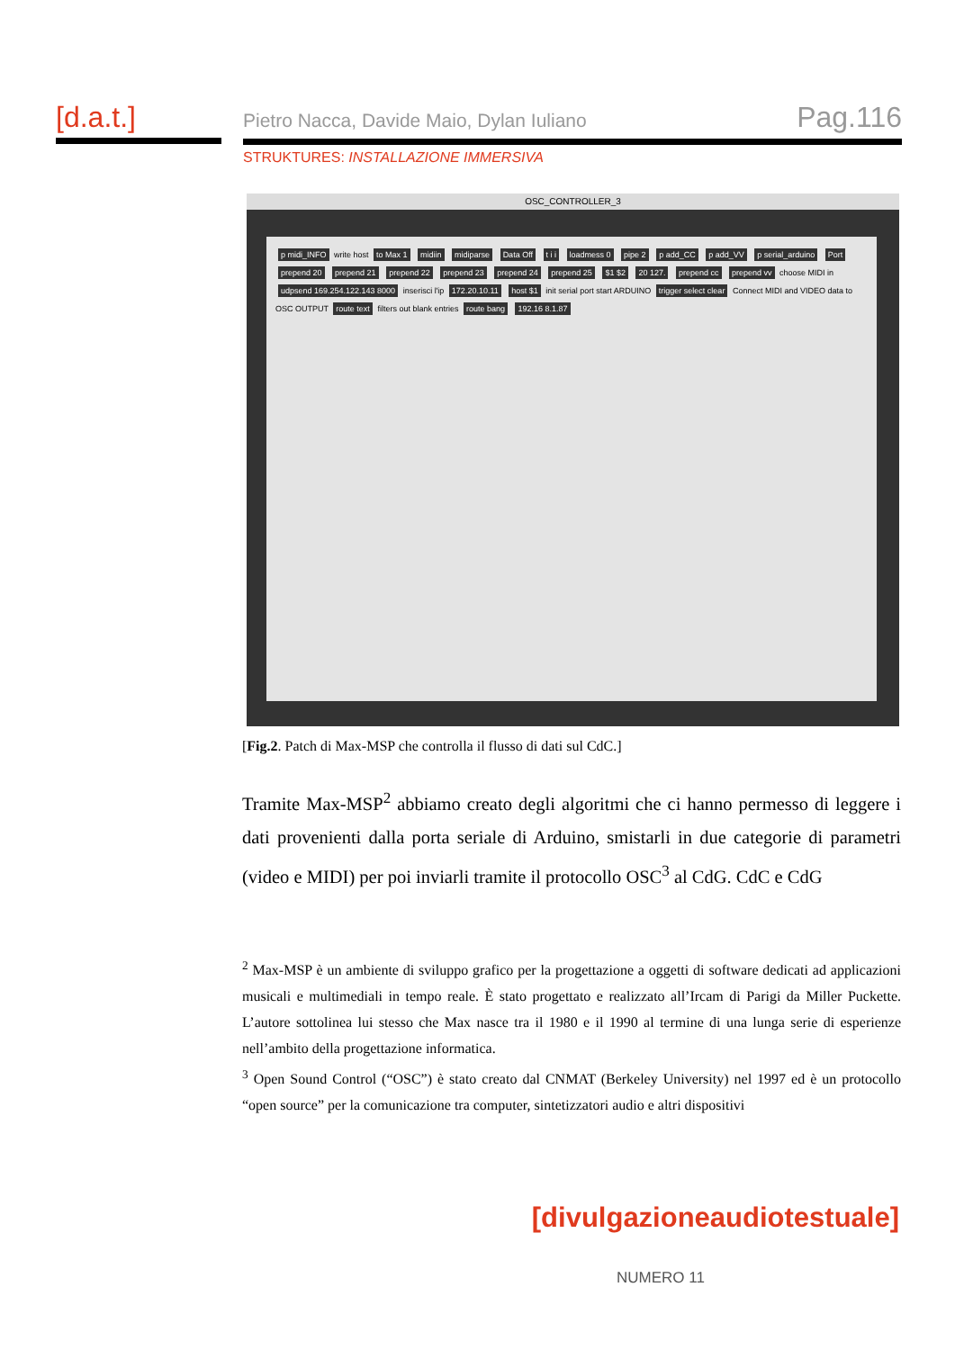[d.a.t.]
Pietro Nacca, Davide Maio, Dylan Iuliano
Pag.116
STRUKTURES: INSTALLAZIONE IMMERSIVA
OSC_CONTROLLER_3
p midi_INFO write host to Max 1 midiin midiparse Data Off t i i loadmess 0 pipe 2 p add_CC p add_VV p serial_arduino Port prepend 20 prepend 21 prepend 22 prepend 23 prepend 24 prepend 25 $1 $2 20 127. prepend cc prepend vv choose MIDI in udpsend 169.254.122.143 8000 inserisci l'ip 172.20.10.11 host $1 init serial port start ARDUINO trigger select clear Connect MIDI and VIDEO data to OSC OUTPUT route text filters out blank entries route bang 192.16 8.1.87
[Fig.2. Patch di Max-MSP che controlla il flusso di dati sul CdC.]
Tramite Max-MSP<sup>2</sup> abbiamo creato degli algoritmi che ci hanno permesso di leggere i dati provenienti dalla porta seriale di Arduino, smistarli in due categorie di parametri (video e MIDI) per poi inviarli tramite il protocollo OSC<sup>3</sup> al CdG. CdC e CdG
<sup>2</sup> Max-MSP è un ambiente di sviluppo grafico per la progettazione a oggetti di software dedicati ad applicazioni musicali e multimediali in tempo reale. È stato progettato e realizzato all’Ircam di Parigi da Miller Puckette. L’autore sottolinea lui stesso che Max nasce tra il 1980 e il 1990 al termine di una lunga serie di esperienze nell’ambito della progettazione informatica.
<sup>3</sup> Open Sound Control (“OSC”) è stato creato dal CNMAT (Berkeley University) nel 1997 ed è un protocollo “open source” per la comunicazione tra computer, sintetizzatori audio e altri dispositivi
[divulgazioneaudiotestuale]
NUMERO 11